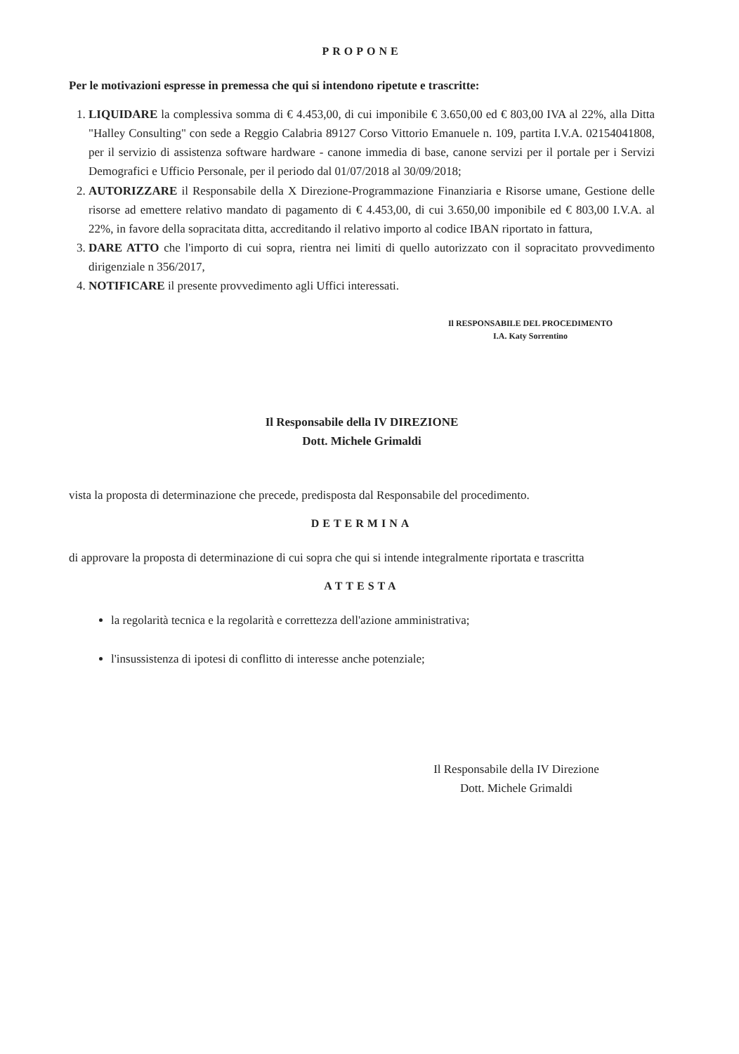PROPONE
Per le motivazioni espresse in premessa che qui si intendono ripetute e trascritte:
1. LIQUIDARE la complessiva somma di € 4.453,00, di cui imponibile € 3.650,00 ed € 803,00 IVA al 22%, alla Ditta "Halley Consulting" con sede a Reggio Calabria 89127 Corso Vittorio Emanuele n. 109, partita I.V.A. 02154041808, per il servizio di assistenza software hardware - canone immedia di base, canone servizi per il portale per i Servizi Demografici e Ufficio Personale, per il periodo dal 01/07/2018 al 30/09/2018;
2. AUTORIZZARE il Responsabile della X Direzione-Programmazione Finanziaria e Risorse umane, Gestione delle risorse ad emettere relativo mandato di pagamento di € 4.453,00, di cui 3.650,00 imponibile ed € 803,00 I.V.A. al 22%, in favore della sopracitata ditta, accreditando il relativo importo al codice IBAN riportato in fattura,
3. DARE ATTO che l'importo di cui sopra, rientra nei limiti di quello autorizzato con il sopracitato provvedimento dirigenziale n 356/2017,
4. NOTIFICARE il presente provvedimento agli Uffici interessati.
Il RESPONSABILE DEL PROCEDIMENTO
I.A. Katy Sorrentino
Il Responsabile della IV DIREZIONE
Dott. Michele Grimaldi
vista la proposta di determinazione che precede, predisposta dal Responsabile del procedimento.
DETERMINA
di approvare la proposta di determinazione di cui sopra che qui si intende integralmente riportata e trascritta
ATTESTA
la regolarità tecnica e la regolarità e correttezza dell'azione amministrativa;
l'insussistenza di ipotesi di conflitto di interesse anche potenziale;
Il Responsabile della IV Direzione
Dott. Michele Grimaldi